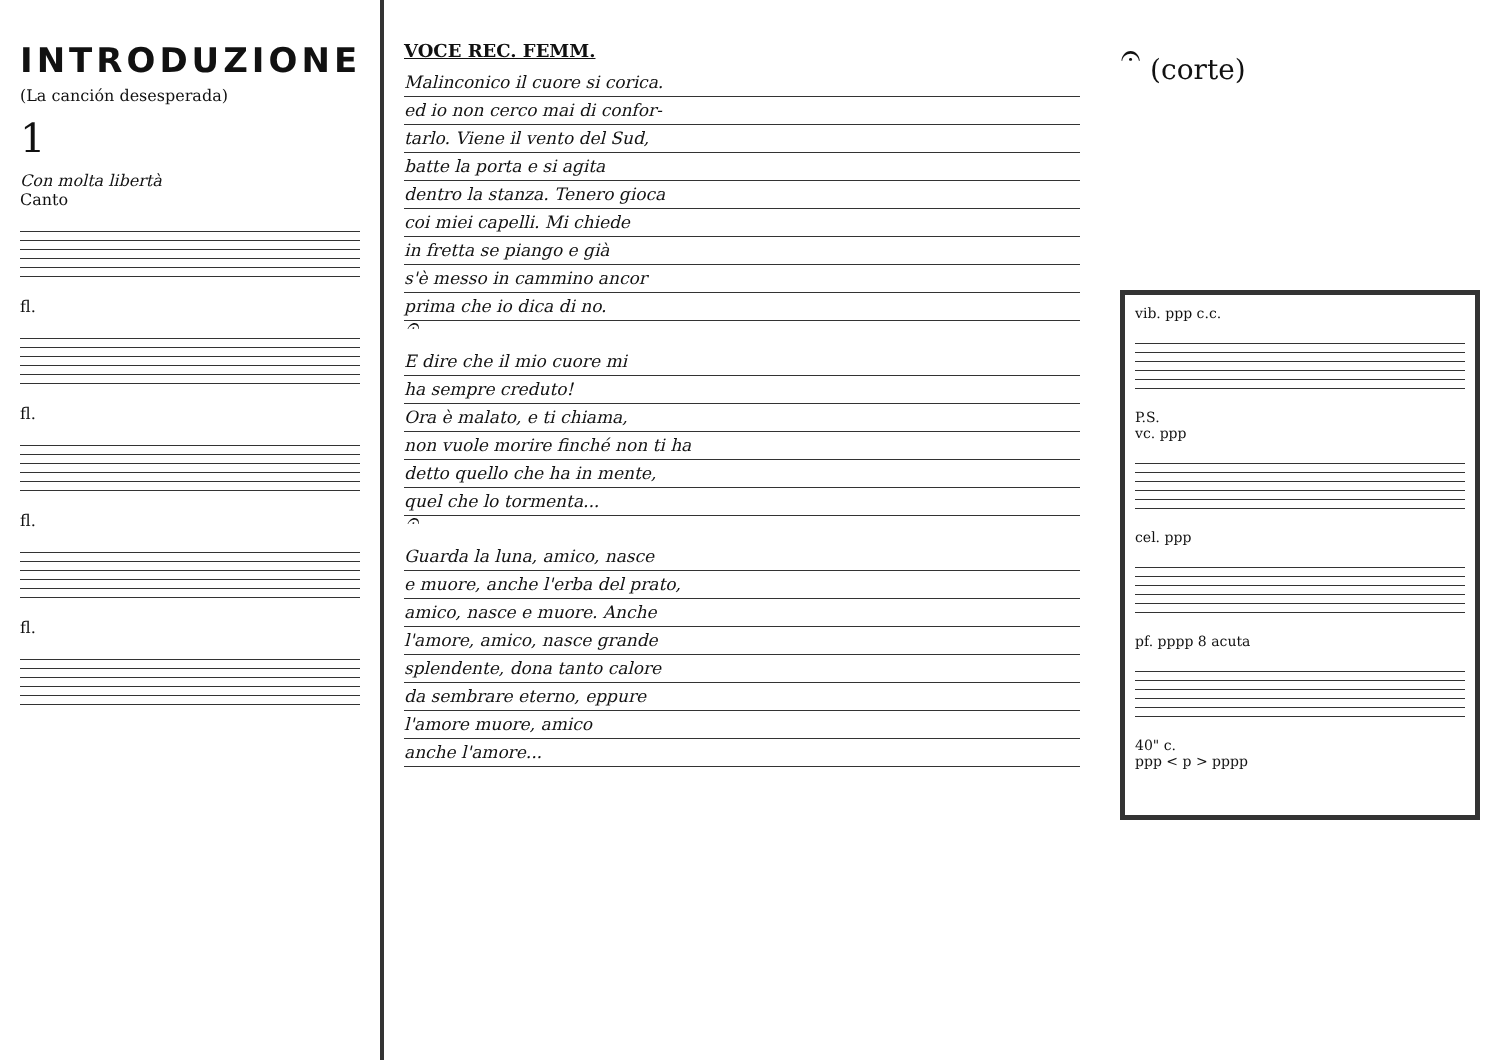INTRODUZIONE
(La canción desesperada)
1
Con molta libertà
Canto
fl.
fl.
fl.
fl.
VOCE REC. FEMM.
Malinconico il cuore si corica.
ed io non cerco mai di confor-
tarlo. Viene il vento del Sud,
batte la porta e si agita
dentro la stanza. Tenero gioca
coi miei capelli. Mi chiede
in fretta se piango e già
s'è messo in cammino ancor
prima che io dica di no.
𝄐
E dire che il mio cuore mi
ha sempre creduto!
Ora è malato, e ti chiama,
non vuole morire finché non ti ha
detto quello che ha in mente,
quel che lo tormenta...
𝄐
Guarda la luna, amico, nasce
e muore, anche l'erba del prato,
amico, nasce e muore. Anche
l'amore, amico, nasce grande
splendente, dona tanto calore
da sembrare eterno, eppure
l'amore muore, amico
anche l'amore...
𝄐 (corte)
vib. ppp c.c.
P.S.
vc. ppp
cel. ppp
pf. pppp 8 acuta
40" c.
ppp < p > pppp